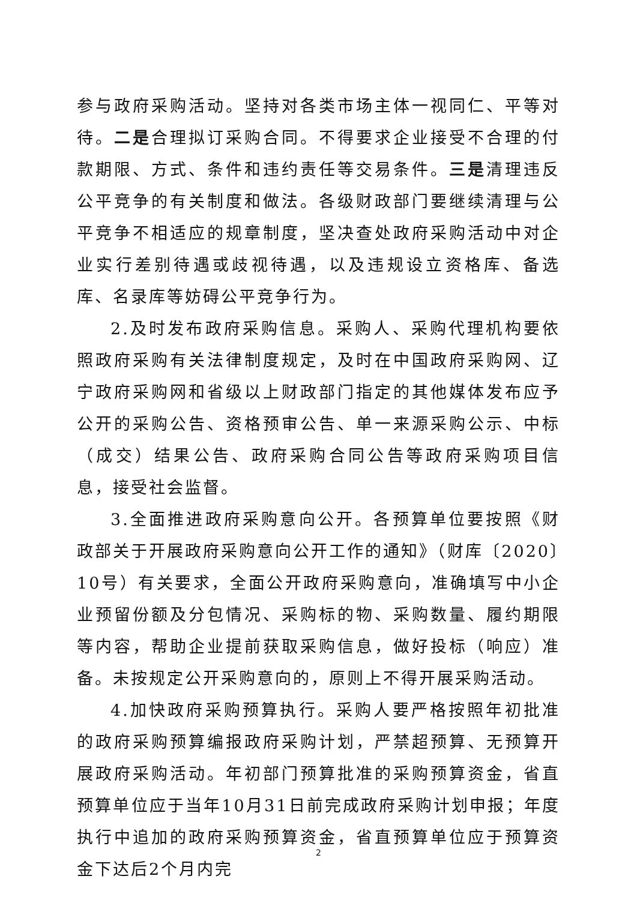参与政府采购活动。坚持对各类市场主体一视同仁、平等对待。二是合理拟订采购合同。不得要求企业接受不合理的付款期限、方式、条件和违约责任等交易条件。三是清理违反公平竞争的有关制度和做法。各级财政部门要继续清理与公平竞争不相适应的规章制度，坚决查处政府采购活动中对企业实行差别待遇或歧视待遇，以及违规设立资格库、备选库、名录库等妨碍公平竞争行为。
2.及时发布政府采购信息。采购人、采购代理机构要依照政府采购有关法律制度规定，及时在中国政府采购网、辽宁政府采购网和省级以上财政部门指定的其他媒体发布应予公开的采购公告、资格预审公告、单一来源采购公示、中标（成交）结果公告、政府采购合同公告等政府采购项目信息，接受社会监督。
3.全面推进政府采购意向公开。各预算单位要按照《财政部关于开展政府采购意向公开工作的通知》（财库〔2020〕10号）有关要求，全面公开政府采购意向，准确填写中小企业预留份额及分包情况、采购标的物、采购数量、履约期限等内容，帮助企业提前获取采购信息，做好投标（响应）准备。未按规定公开采购意向的，原则上不得开展采购活动。
4.加快政府采购预算执行。采购人要严格按照年初批准的政府采购预算编报政府采购计划，严禁超预算、无预算开展政府采购活动。年初部门预算批准的采购预算资金，省直预算单位应于当年10月31日前完成政府采购计划申报；年度执行中追加的政府采购预算资金，省直预算单位应于预算资金下达后2个月内完
2